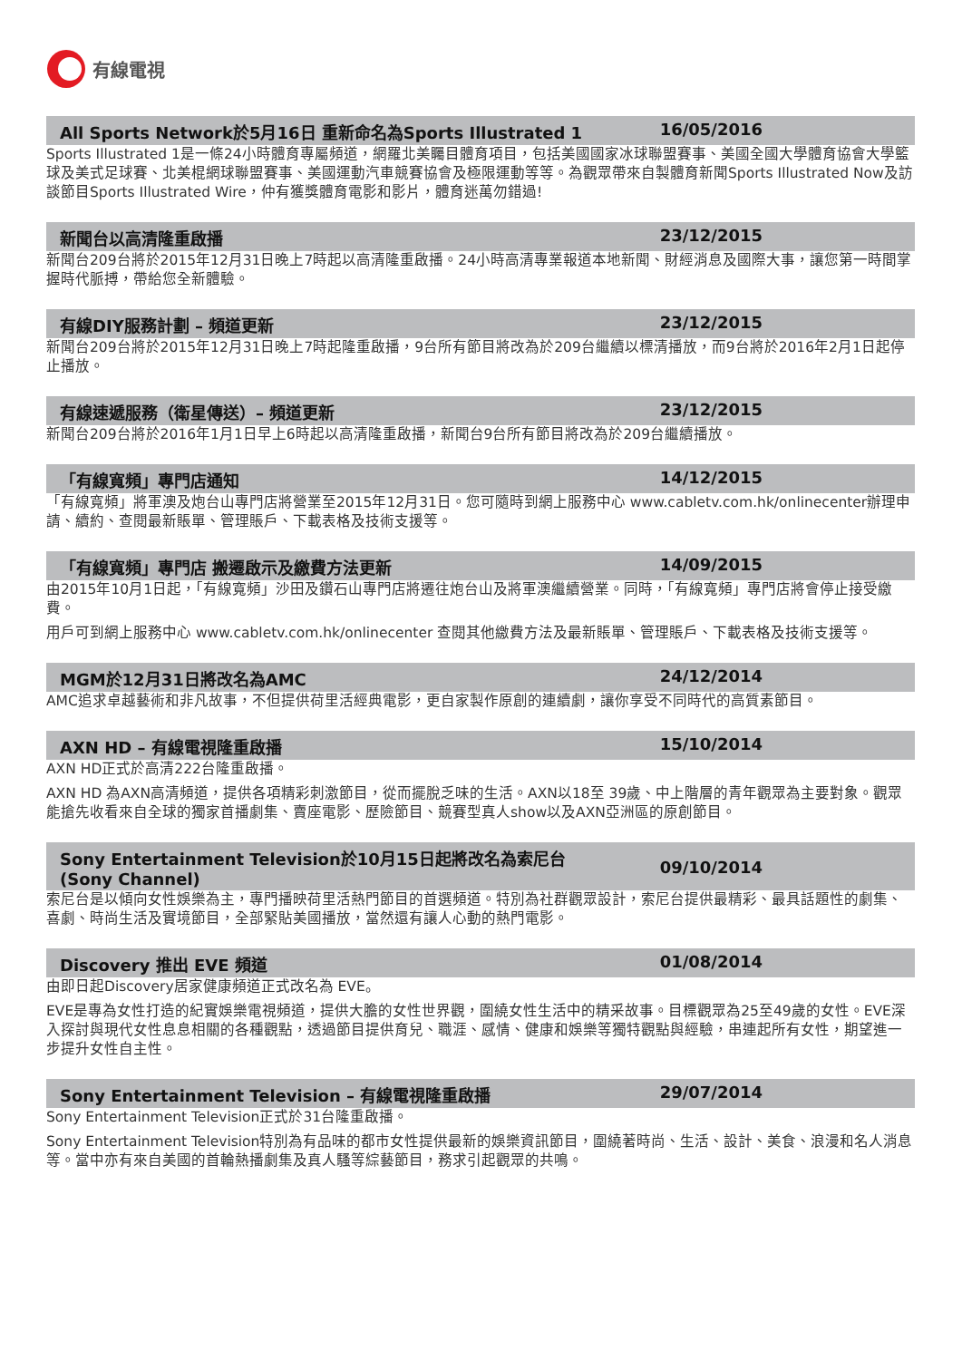有線電視
All Sports Network於5月16日 重新命名為Sports Illustrated 1 16/05/2016
Sports Illustrated 1是一條24小時體育專屬頻道，網羅北美矚目體育項目，包括美國國家冰球聯盟賽事、美國全國大學體育協會大學籃球及美式足球賽、北美棍網球聯盟賽事、美國運動汽車競賽協會及極限運動等等。為觀眾帶來自製體育新聞Sports Illustrated Now及訪談節目Sports Illustrated Wire，仲有獲獎體育電影和影片，體育迷萬勿錯過!
新聞台以高清隆重啟播 23/12/2015
新聞台209台將於2015年12月31日晚上7時起以高清隆重啟播。24小時高清專業報道本地新聞、財經消息及國際大事，讓您第一時間掌握時代脈搏，帶給您全新體驗。
有線DIY服務計劃 – 頻道更新 23/12/2015
新聞台209台將於2015年12月31日晚上7時起隆重啟播，9台所有節目將改為於209台繼續以標清播放，而9台將於2016年2月1日起停止播放。
有線速遞服務（衛星傳送）– 頻道更新 23/12/2015
新聞台209台將於2016年1月1日早上6時起以高清隆重啟播，新聞台9台所有節目將改為於209台繼續播放。
「有線寬頻」專門店通知 14/12/2015
「有線寬頻」將軍澳及炮台山專門店將營業至2015年12月31日。您可隨時到網上服務中心 www.cabletv.com.hk/onlinecenter辦理申請、續約、查閱最新賬單、管理賬戶、下載表格及技術支援等。
「有線寬頻」專門店 搬遷啟示及繳費方法更新 14/09/2015
由2015年10月1日起，「有線寬頻」沙田及鑽石山專門店將遷往炮台山及將軍澳繼續營業。同時，「有線寬頻」專門店將會停止接受繳費。
用戶可到網上服務中心 www.cabletv.com.hk/onlinecenter 查閱其他繳費方法及最新賬單、管理賬戶、下載表格及技術支援等。
MGM於12月31日將改名為AMC 24/12/2014
AMC追求卓越藝術和非凡故事，不但提供荷里活經典電影，更自家製作原創的連續劇，讓你享受不同時代的高質素節目。
AXN HD – 有線電視隆重啟播 15/10/2014
AXN HD正式於高清222台隆重啟播。
AXN HD 為AXN高清頻道，提供各項精彩刺激節目，從而擺脫乏味的生活。AXN以18至 39歲、中上階層的青年觀眾為主要對象。觀眾能搶先收看來自全球的獨家首播劇集、賣座電影、歷險節目、競賽型真人show以及AXN亞洲區的原創節目。
Sony Entertainment Television於10月15日起將改名為索尼台
(Sony Channel) 09/10/2014
索尼台是以傾向女性娛樂為主，專門播映荷里活熱門節目的首選頻道。特別為社群觀眾設計，索尼台提供最精彩、最具話題性的劇集、喜劇、時尚生活及實境節目，全部緊貼美國播放，當然還有讓人心動的熱門電影。
Discovery 推出 EVE 頻道 01/08/2014
由即日起Discovery居家健康頻道正式改名為 EVE。
EVE是專為女性打造的紀實娛樂電視頻道，提供大膽的女性世界觀，圍繞女性生活中的精采故事。目標觀眾為25至49歲的女性。EVE深入探討與現代女性息息相關的各種觀點，透過節目提供育兒、職涯、感情、健康和娛樂等獨特觀點與經驗，串連起所有女性，期望進一步提升女性自主性。
Sony Entertainment Television – 有線電視隆重啟播 29/07/2014
Sony Entertainment Television正式於31台隆重啟播。
Sony Entertainment Television特別為有品味的都市女性提供最新的娛樂資訊節目，圍繞著時尚、生活、設計、美食、浪漫和名人消息等。當中亦有來自美國的首輪熱播劇集及真人騷等綜藝節目，務求引起觀眾的共鳴。